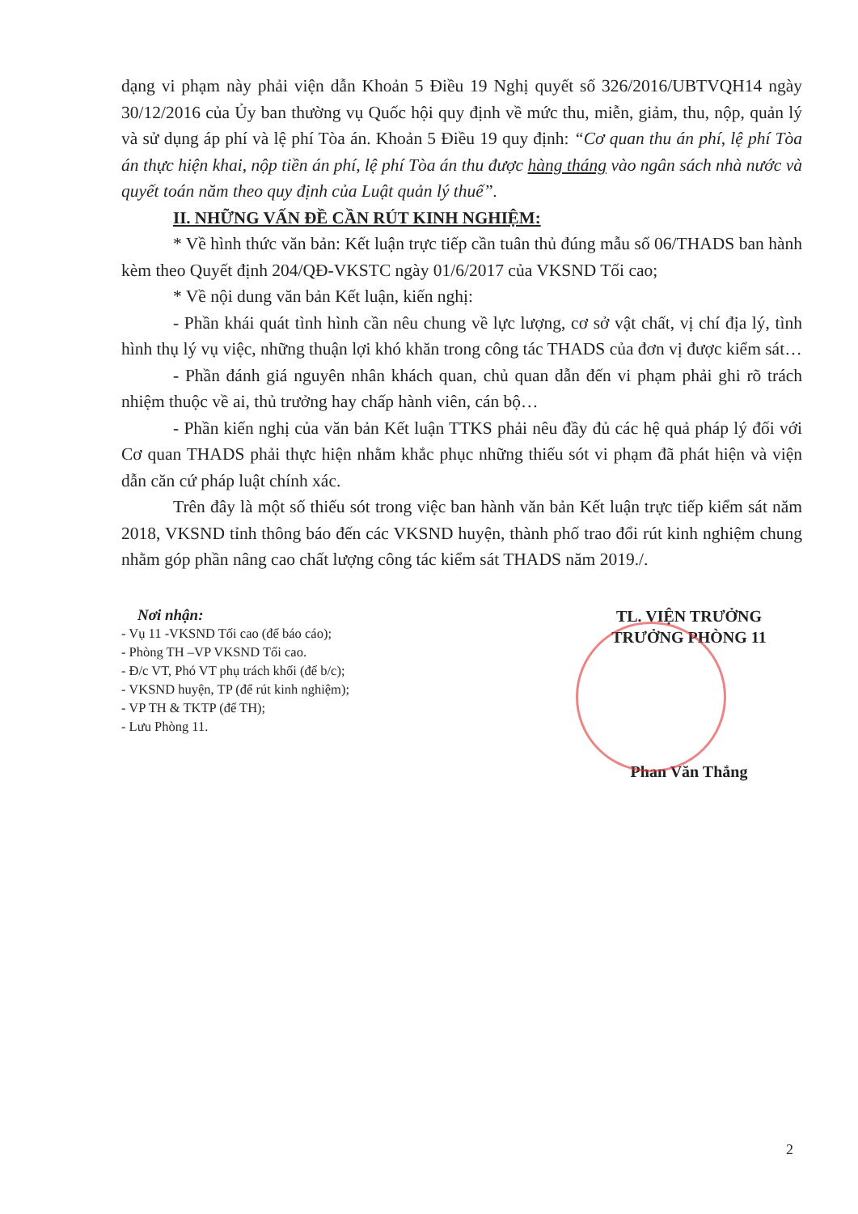dạng vi phạm này phải viện dẫn Khoản 5 Điều 19 Nghị quyết số 326/2016/UBTVQH14 ngày 30/12/2016 của Ủy ban thường vụ Quốc hội quy định về mức thu, miễn, giảm, thu, nộp, quản lý và sử dụng áp phí và lệ phí Tòa án. Khoản 5 Điều 19 quy định: “Cơ quan thu án phí, lệ phí Tòa án thực hiện khai, nộp tiền án phí, lệ phí Tòa án thu được hàng tháng vào ngân sách nhà nước và quyết toán năm theo quy định của Luật quản lý thuế”.
II. NHỮNG VẤN ĐỀ CẦN RÚT KINH NGHIỆM:
* Về hình thức văn bản: Kết luận trực tiếp cần tuân thủ đúng mẫu số 06/THADS ban hành kèm theo Quyết định 204/QĐ-VKSTC ngày 01/6/2017 của VKSND Tối cao;
* Về nội dung văn bản Kết luận, kiến nghị:
- Phần khái quát tình hình cần nêu chung về lực lượng, cơ sở vật chất, vị chí địa lý, tình hình thụ lý vụ việc, những thuận lợi khó khăn trong công tác THADS của đơn vị được kiểm sát…
- Phần đánh giá nguyên nhân khách quan, chủ quan dẫn đến vi phạm phải ghi rõ trách nhiệm thuộc về ai, thủ trưởng hay chấp hành viên, cán bộ…
- Phần kiến nghị của văn bản Kết luận TTKS phải nêu đầy đủ các hệ quả pháp lý đối với Cơ quan THADS phải thực hiện nhằm khắc phục những thiếu sót vi phạm đã phát hiện và viện dẫn căn cứ pháp luật chính xác.
Trên đây là một số thiếu sót trong việc ban hành văn bản Kết luận trực tiếp kiểm sát năm 2018, VKSND tỉnh thông báo đến các VKSND huyện, thành phố trao đổi rút kinh nghiệm chung nhằm góp phần nâng cao chất lượng công tác kiểm sát THADS năm 2019./.
Nơi nhận:
- Vụ 11 -VKSND Tối cao (để báo cáo);
- Phòng TH –VP VKSND Tối cao.
- Đ/c VT, Phó VT phụ trách khối (để b/c);
- VKSND huyện, TP (để rút kinh nghiệm);
- VP TH & TKTP (để TH);
- Lưu Phòng 11.
TL. VIỆN TRƯỞNG
TRƯỞNG PHÒNG 11
Phan Văn Thắng
2